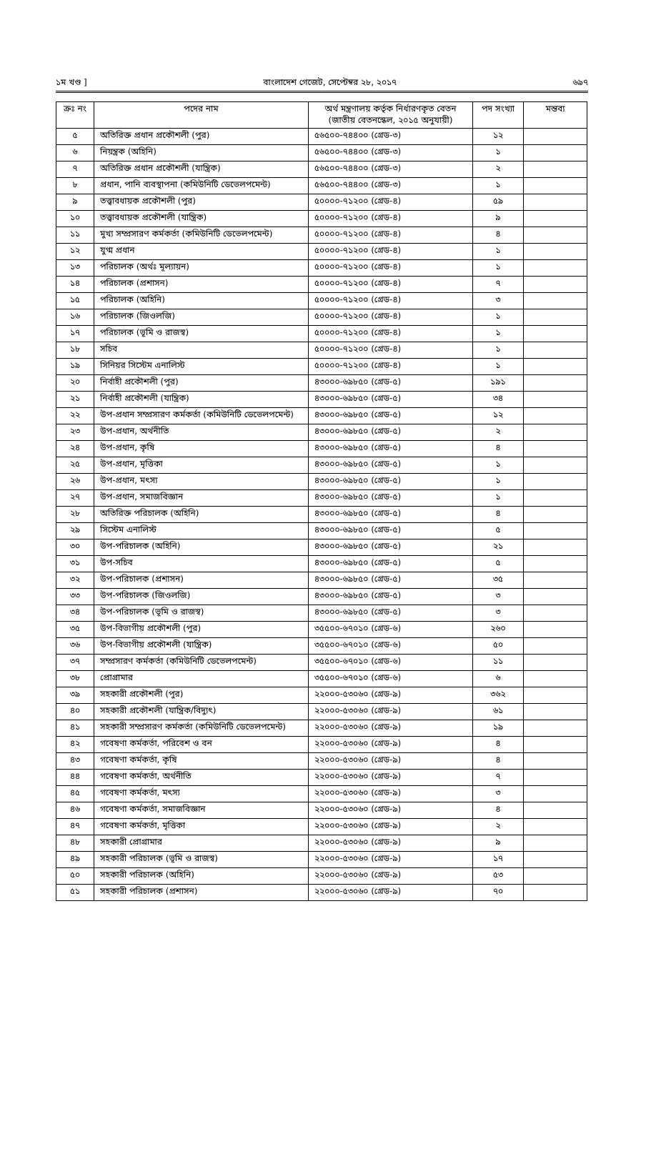১ম খণ্ড ] বাংলাদেশ গেজেট, সেপ্টেম্বর ২৮, ২০১৭ ৬৯৭
| ক্রঃ নং | পদের নাম | অর্থ মন্ত্রণালয় কর্তৃক নির্ধারণকৃত বেতন (জাতীয় বেতনস্কেল, ২০১৫ অনুযায়ী) | পদ সংখ্যা | মন্তব্য |
| --- | --- | --- | --- | --- |
| ৫ | অতিরিক্ত প্রধান প্রকৌশলী (পুর) | ৫৬৫০০-৭৪৪০০ (গ্রেড-৩) | ১২ | |
| ৬ | নিয়ন্ত্রক (অহিনি) | ৫৬৫০০-৭৪৪০০ (গ্রেড-৩) | ১ | |
| ৭ | অতিরিক্ত প্রধান প্রকৌশলী (যান্ত্রিক) | ৫৬৫০০-৭৪৪০০ (গ্রেড-৩) | ২ | |
| ৮ | প্রধান, পানি ব্যবস্থাপনা (কমিউনিটি ডেভেলপমেন্ট) | ৫৬৫০০-৭৪৪০০ (গ্রেড-৩) | ১ | |
| ৯ | তত্ত্বাবধায়ক প্রকৌশলী (পুর) | ৫০০০০-৭১২০০ (গ্রেড-৪) | ৫৯ | |
| ১০ | তত্ত্বাবধায়ক প্রকৌশলী (যান্ত্রিক) | ৫০০০০-৭১২০০ (গ্রেড-৪) | ৯ | |
| ১১ | মুখ্য সম্প্রসারণ কর্মকর্তা (কমিউনিটি ডেভেলপমেন্ট) | ৫০০০০-৭১২০০ (গ্রেড-৪) | ৪ | |
| ১২ | যুগ্ম প্রধান | ৫০০০০-৭১২০০ (গ্রেড-৪) | ১ | |
| ১৩ | পরিচালক (অর্থঃ মূল্যায়ন) | ৫০০০০-৭১২০০ (গ্রেড-৪) | ১ | |
| ১৪ | পরিচালক (প্রশাসন) | ৫০০০০-৭১২০০ (গ্রেড-৪) | ৭ | |
| ১৫ | পরিচালক (অহিনি) | ৫০০০০-৭১২০০ (গ্রেড-৪) | ৩ | |
| ১৬ | পরিচালক (জিওলজি) | ৫০০০০-৭১২০০ (গ্রেড-৪) | ১ | |
| ১৭ | পরিচালক (ভূমি ও রাজস্ব) | ৫০০০০-৭১২০০ (গ্রেড-৪) | ১ | |
| ১৮ | সচিব | ৫০০০০-৭১২০০ (গ্রেড-৪) | ১ | |
| ১৯ | সিনিয়র সিস্টেম এনালিস্ট | ৫০০০০-৭১২০০ (গ্রেড-৪) | ১ | |
| ২০ | নির্বাহী প্রকৌশলী (পুর) | ৪৩০০০-৬৯৮৫০ (গ্রেড-৫) | ১৯১ | |
| ২১ | নির্বাহী প্রকৌশলী (যান্ত্রিক) | ৪৩০০০-৬৯৮৫০ (গ্রেড-৫) | ৩৪ | |
| ২২ | উপ-প্রধান সম্প্রসারণ কর্মকর্তা (কমিউনিটি ডেভেলপমেন্ট) | ৪৩০০০-৬৯৮৫০ (গ্রেড-৫) | ১২ | |
| ২৩ | উপ-প্রধান, অর্থনীতি | ৪৩০০০-৬৯৮৫০ (গ্রেড-৫) | ২ | |
| ২৪ | উপ-প্রধান, কৃষি | ৪৩০০০-৬৯৮৫০ (গ্রেড-৫) | ৪ | |
| ২৫ | উপ-প্রধান, মৃত্তিকা | ৪৩০০০-৬৯৮৫০ (গ্রেড-৫) | ১ | |
| ২৬ | উপ-প্রধান, মৎস্য | ৪৩০০০-৬৯৮৫০ (গ্রেড-৫) | ১ | |
| ২৭ | উপ-প্রধান, সমাজবিজ্ঞান | ৪৩০০০-৬৯৮৫০ (গ্রেড-৫) | ১ | |
| ২৮ | অতিরিক্ত পরিচালক (অহিনি) | ৪৩০০০-৬৯৮৫০ (গ্রেড-৫) | ৪ | |
| ২৯ | সিস্টেম এনালিস্ট | ৪৩০০০-৬৯৮৫০ (গ্রেড-৫) | ৫ | |
| ৩০ | উপ-পরিচালক (অহিনি) | ৪৩০০০-৬৯৮৫০ (গ্রেড-৫) | ২১ | |
| ৩১ | উপ-সচিব | ৪৩০০০-৬৯৮৫০ (গ্রেড-৫) | ৫ | |
| ৩২ | উপ-পরিচালক (প্রশাসন) | ৪৩০০০-৬৯৮৫০ (গ্রেড-৫) | ৩৫ | |
| ৩৩ | উপ-পরিচালক (জিওলজি) | ৪৩০০০-৬৯৮৫০ (গ্রেড-৫) | ৩ | |
| ৩৪ | উপ-পরিচালক (ভূমি ও রাজস্ব) | ৪৩০০০-৬৯৮৫০ (গ্রেড-৫) | ৩ | |
| ৩৫ | উপ-বিভাগীয় প্রকৌশলী (পুর) | ৩৫৫০০-৬৭০১০ (গ্রেড-৬) | ২৬০ | |
| ৩৬ | উপ-বিভাগীয় প্রকৌশলী (যান্ত্রিক) | ৩৫৫০০-৬৭০১০ (গ্রেড-৬) | ৫০ | |
| ৩৭ | সম্প্রসারণ কর্মকর্তা (কমিউনিটি ডেভেলপমেন্ট) | ৩৫৫০০-৬৭০১০ (গ্রেড-৬) | ১১ | |
| ৩৮ | প্রোগ্রামার | ৩৫৫০০-৬৭০১০ (গ্রেড-৬) | ৬ | |
| ৩৯ | সহকারী প্রকৌশলী (পুর) | ২২০০০-৫৩০৬০ (গ্রেড-৯) | ৩৬২ | |
| ৪০ | সহকারী প্রকৌশলী (যান্ত্রিক/বিদ্যুৎ) | ২২০০০-৫৩০৬০ (গ্রেড-৯) | ৬১ | |
| ৪১ | সহকারী সম্প্রসারণ কর্মকর্তা (কমিউনিটি ডেভেলপমেন্ট) | ২২০০০-৫৩০৬০ (গ্রেড-৯) | ১৯ | |
| ৪২ | গবেষণা কর্মকর্তা, পরিবেশ ও বন | ২২০০০-৫৩০৬০ (গ্রেড-৯) | ৪ | |
| ৪৩ | গবেষণা কর্মকর্তা, কৃষি | ২২০০০-৫৩০৬০ (গ্রেড-৯) | ৪ | |
| ৪৪ | গবেষণা কর্মকর্তা, অর্থনীতি | ২২০০০-৫৩০৬০ (গ্রেড-৯) | ৭ | |
| ৪৫ | গবেষণা কর্মকর্তা, মৎস্য | ২২০০০-৫৩০৬০ (গ্রেড-৯) | ৩ | |
| ৪৬ | গবেষণা কর্মকর্তা, সমাজবিজ্ঞান | ২২০০০-৫৩০৬০ (গ্রেড-৯) | ৪ | |
| ৪৭ | গবেষণা কর্মকর্তা, মৃত্তিকা | ২২০০০-৫৩০৬০ (গ্রেড-৯) | ২ | |
| ৪৮ | সহকারী প্রোগ্রামার | ২২০০০-৫৩০৬০ (গ্রেড-৯) | ৯ | |
| ৪৯ | সহকারী পরিচালক (ভূমি ও রাজস্ব) | ২২০০০-৫৩০৬০ (গ্রেড-৯) | ১৭ | |
| ৫০ | সহকারী পরিচালক (অহিনি) | ২২০০০-৫৩০৬০ (গ্রেড-৯) | ৫৩ | |
| ৫১ | সহকারী পরিচালক (প্রশাসন) | ২২০০০-৫৩০৬০ (গ্রেড-৯) | ৭০ | |